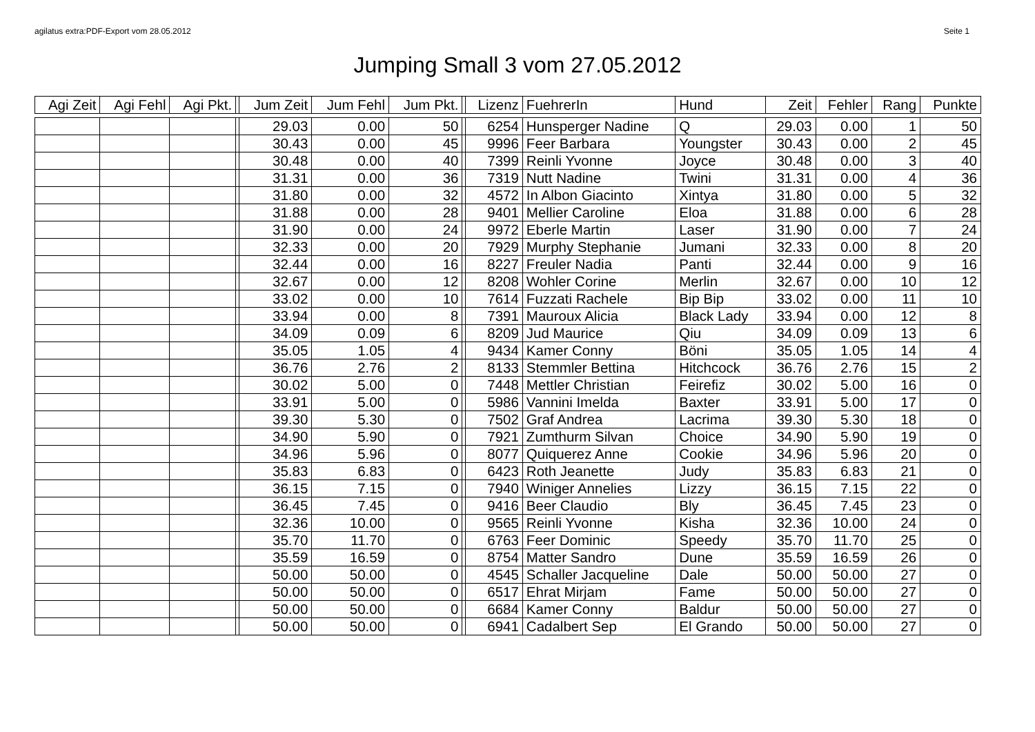agilatus extra:PDF-Export vom 28.05.2012 Seite 1
Jumping Small 3 vom 27.05.2012
| Agi Zeit | Agi Fehl | Agi Pkt. | | Jum Zeit | Jum Fehl | Jum Pkt. | | Lizenz | FuehrerIn | Hund | Zeit | Fehler | Rang | Punkte |
| --- | --- | --- | --- | --- | --- | --- | --- | --- | --- | --- | --- | --- | --- | --- |
| | | | | 29.03 | 0.00 | 50 | | 6254 | Hunsperger Nadine | Q | 29.03 | 0.00 | 1 | 50 |
| | | | | 30.43 | 0.00 | 45 | | 9996 | Feer Barbara | Youngster | 30.43 | 0.00 | 2 | 45 |
| | | | | 30.48 | 0.00 | 40 | | 7399 | Reinli Yvonne | Joyce | 30.48 | 0.00 | 3 | 40 |
| | | | | 31.31 | 0.00 | 36 | | 7319 | Nutt Nadine | Twini | 31.31 | 0.00 | 4 | 36 |
| | | | | 31.80 | 0.00 | 32 | | 4572 | In Albon Giacinto | Xintya | 31.80 | 0.00 | 5 | 32 |
| | | | | 31.88 | 0.00 | 28 | | 9401 | Mellier Caroline | Eloa | 31.88 | 0.00 | 6 | 28 |
| | | | | 31.90 | 0.00 | 24 | | 9972 | Eberle Martin | Laser | 31.90 | 0.00 | 7 | 24 |
| | | | | 32.33 | 0.00 | 20 | | 7929 | Murphy Stephanie | Jumani | 32.33 | 0.00 | 8 | 20 |
| | | | | 32.44 | 0.00 | 16 | | 8227 | Freuler Nadia | Panti | 32.44 | 0.00 | 9 | 16 |
| | | | | 32.67 | 0.00 | 12 | | 8208 | Wohler Corine | Merlin | 32.67 | 0.00 | 10 | 12 |
| | | | | 33.02 | 0.00 | 10 | | 7614 | Fuzzati Rachele | Bip Bip | 33.02 | 0.00 | 11 | 10 |
| | | | | 33.94 | 0.00 | 8 | | 7391 | Mauroux Alicia | Black Lady | 33.94 | 0.00 | 12 | 8 |
| | | | | 34.09 | 0.09 | 6 | | 8209 | Jud Maurice | Qiu | 34.09 | 0.09 | 13 | 6 |
| | | | | 35.05 | 1.05 | 4 | | 9434 | Kamer Conny | Böni | 35.05 | 1.05 | 14 | 4 |
| | | | | 36.76 | 2.76 | 2 | | 8133 | Stemmler Bettina | Hitchcock | 36.76 | 2.76 | 15 | 2 |
| | | | | 30.02 | 5.00 | 0 | | 7448 | Mettler Christian | Feirefiz | 30.02 | 5.00 | 16 | 0 |
| | | | | 33.91 | 5.00 | 0 | | 5986 | Vannini Imelda | Baxter | 33.91 | 5.00 | 17 | 0 |
| | | | | 39.30 | 5.30 | 0 | | 7502 | Graf Andrea | Lacrima | 39.30 | 5.30 | 18 | 0 |
| | | | | 34.90 | 5.90 | 0 | | 7921 | Zumthurm Silvan | Choice | 34.90 | 5.90 | 19 | 0 |
| | | | | 34.96 | 5.96 | 0 | | 8077 | Quiquerez Anne | Cookie | 34.96 | 5.96 | 20 | 0 |
| | | | | 35.83 | 6.83 | 0 | | 6423 | Roth Jeanette | Judy | 35.83 | 6.83 | 21 | 0 |
| | | | | 36.15 | 7.15 | 0 | | 7940 | Winiger Annelies | Lizzy | 36.15 | 7.15 | 22 | 0 |
| | | | | 36.45 | 7.45 | 0 | | 9416 | Beer Claudio | Bly | 36.45 | 7.45 | 23 | 0 |
| | | | | 32.36 | 10.00 | 0 | | 9565 | Reinli Yvonne | Kisha | 32.36 | 10.00 | 24 | 0 |
| | | | | 35.70 | 11.70 | 0 | | 6763 | Feer Dominic | Speedy | 35.70 | 11.70 | 25 | 0 |
| | | | | 35.59 | 16.59 | 0 | | 8754 | Matter Sandro | Dune | 35.59 | 16.59 | 26 | 0 |
| | | | | 50.00 | 50.00 | 0 | | 4545 | Schaller Jacqueline | Dale | 50.00 | 50.00 | 27 | 0 |
| | | | | 50.00 | 50.00 | 0 | | 6517 | Ehrat Mirjam | Fame | 50.00 | 50.00 | 27 | 0 |
| | | | | 50.00 | 50.00 | 0 | | 6684 | Kamer Conny | Baldur | 50.00 | 50.00 | 27 | 0 |
| | | | | 50.00 | 50.00 | 0 | | 6941 | Cadalbert Sep | El Grando | 50.00 | 50.00 | 27 | 0 |